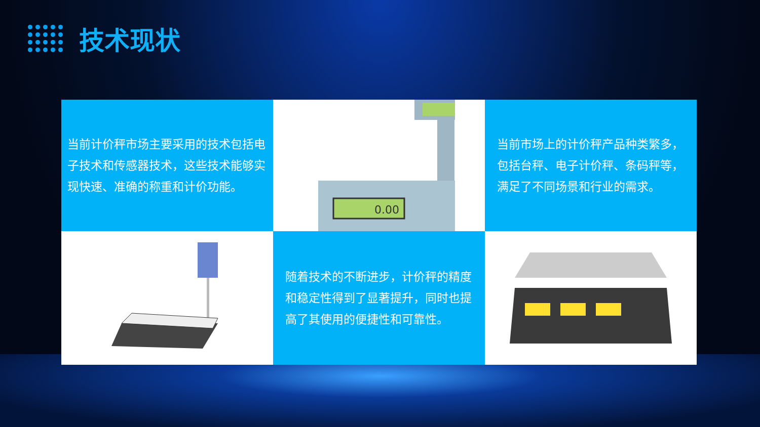技术现状
当前计价秤市场主要采用的技术包括电子技术和传感器技术，这些技术能够实现快速、准确的称重和计价功能。
0.00
当前市场上的计价秤产品种类繁多，包括台秤、电子计价秤、条码秤等，满足了不同场景和行业的需求。
随着技术的不断进步，计价秤的精度和稳定性得到了显著提升，同时也提高了其使用的便捷性和可靠性。